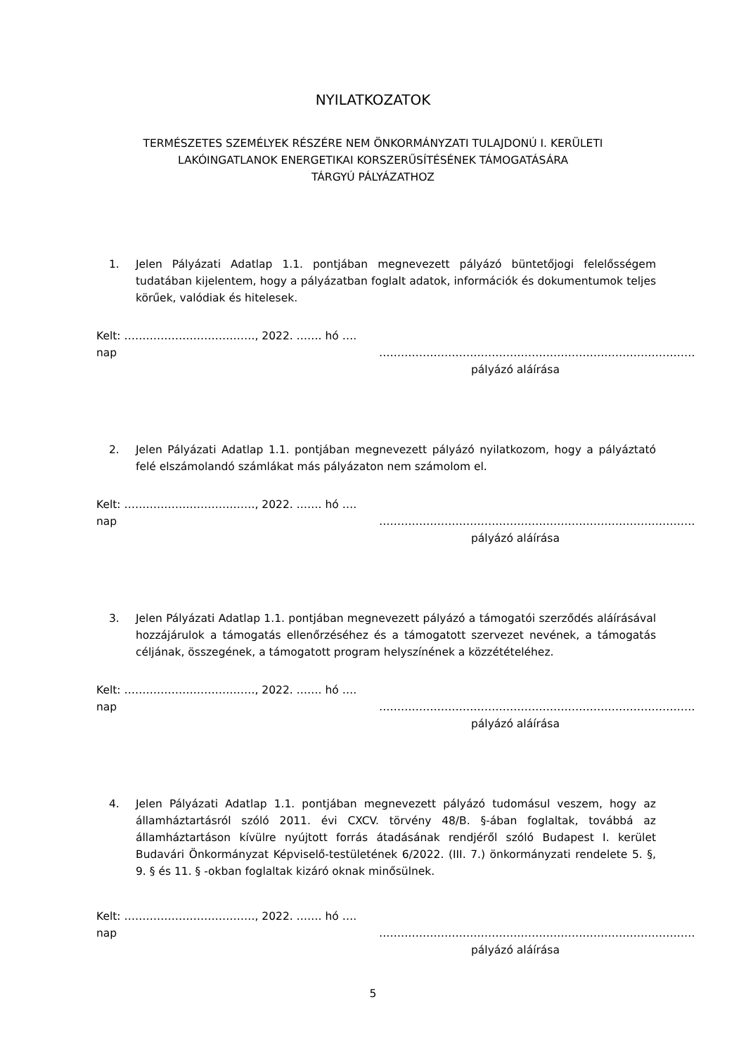NYILATKOZATOK
TERMÉSZETES SZEMÉLYEK RÉSZÉRE NEM ÖNKORMÁNYZATI TULAJDONÚ I. KERÜLETI
LAKÓINGATLANOK ENERGETIKAI KORSZERŰSÍTÉSÉNEK TÁMOGATÁSÁRA
TÁRGYÚ PÁLYÁZATHOZ
1. Jelen Pályázati Adatlap 1.1. pontjában megnevezett pályázó büntetőjogi felelősségem tudatában kijelentem, hogy a pályázatban foglalt adatok, információk és dokumentumok teljes körűek, valódiak és hitelesek.
Kelt: ………………………………, 2022. ……. hó …. nap ……………………………………………………………………………
pályázó aláírása
2. Jelen Pályázati Adatlap 1.1. pontjában megnevezett pályázó nyilatkozom, hogy a pályáztató felé elszámolandó számlákat más pályázaton nem számolom el.
Kelt: ………………………………, 2022. ……. hó …. nap ……………………………………………………………………………
pályázó aláírása
3. Jelen Pályázati Adatlap 1.1. pontjában megnevezett pályázó a támogatói szerződés aláírásával hozzájárulok a támogatás ellenőrzéséhez és a támogatott szervezet nevének, a támogatás céljának, összegének, a támogatott program helyszínének a közzétételéhez.
Kelt: ………………………………, 2022. ……. hó …. nap ……………………………………………………………………………
pályázó aláírása
4. Jelen Pályázati Adatlap 1.1. pontjában megnevezett pályázó tudomásul veszem, hogy az államháztartásról szóló 2011. évi CXCV. törvény 48/B. §-ában foglaltak, továbbá az államháztartáson kívülre nyújtott forrás átadásának rendjéről szóló Budapest I. kerület Budavári Önkormányzat Képviselő-testületének 6/2022. (III. 7.) önkormányzati rendelete 5. §, 9. § és 11. § -okban foglaltak kizáró oknak minősülnek.
Kelt: ………………………………, 2022. ……. hó …. nap ……………………………………………………………………………
pályázó aláírása
5